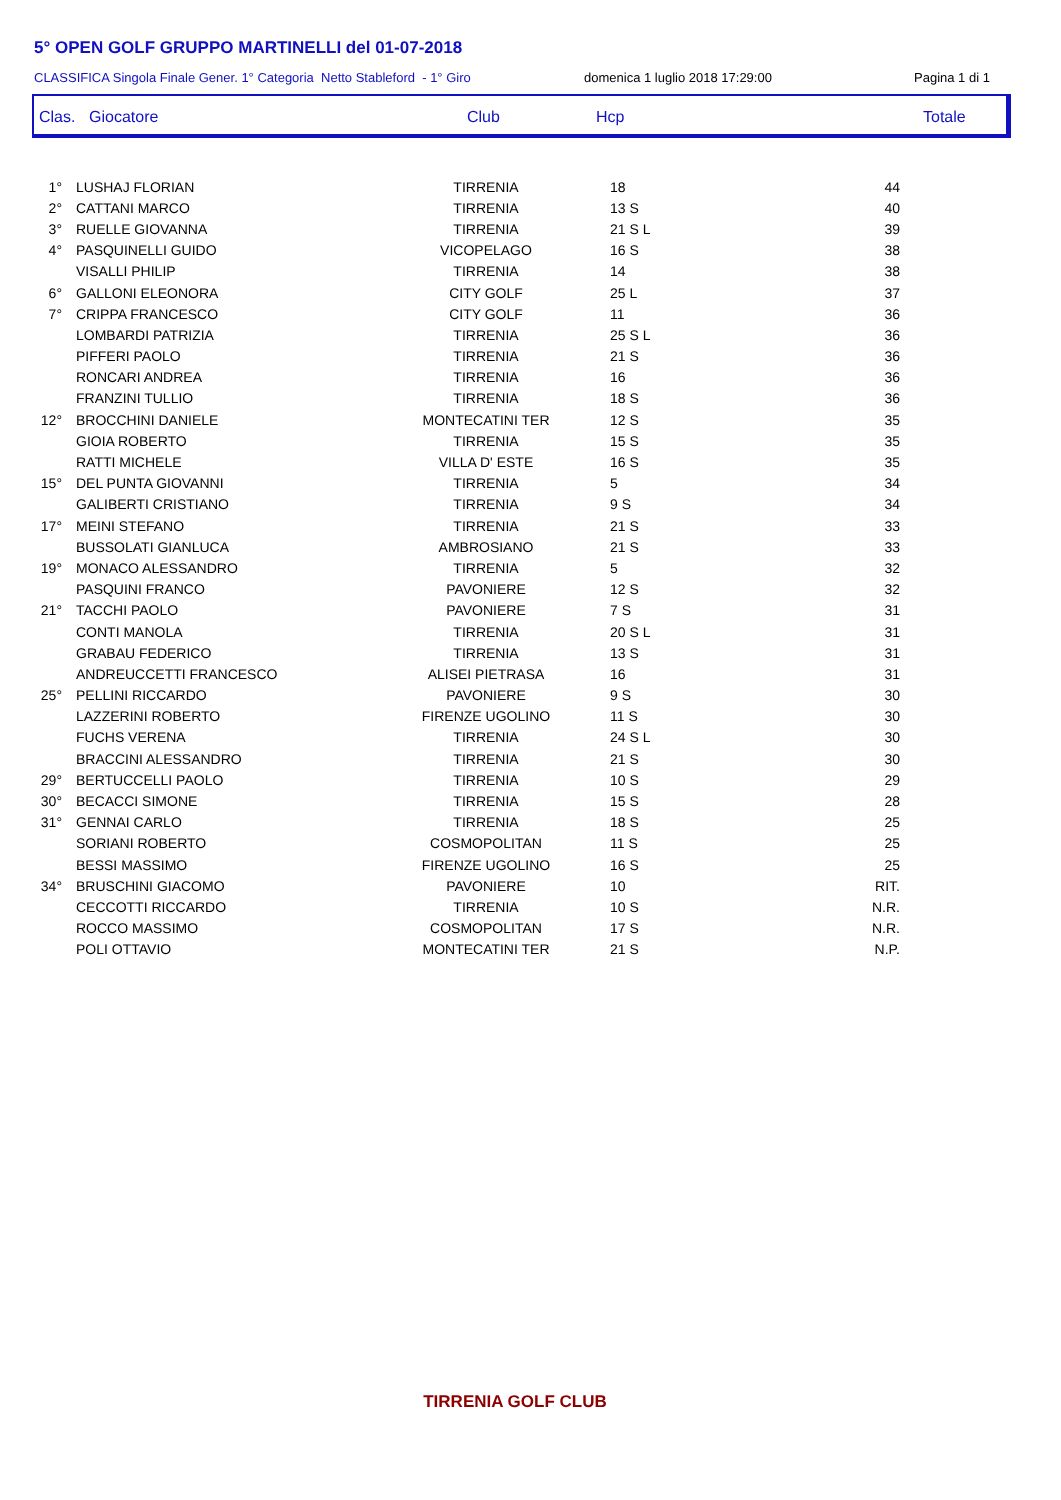5° OPEN GOLF GRUPPO MARTINELLI del 01-07-2018
CLASSIFICA Singola Finale Gener. 1° Categoria Netto Stableford - 1° Giro domenica 1 luglio 2018 17:29:00 Pagina 1 di 1
Clas. Giocatore Club Hcp Totale
| 1° | LUSHAJ FLORIAN | TIRRENIA | 18 | 44 |
| 2° | CATTANI MARCO | TIRRENIA | 13 S | 40 |
| 3° | RUELLE GIOVANNA | TIRRENIA | 21 S L | 39 |
| 4° | PASQUINELLI GUIDO | VICOPELAGO | 16 S | 38 |
| | VISALLI PHILIP | TIRRENIA | 14 | 38 |
| 6° | GALLONI ELEONORA | CITY GOLF | 25 L | 37 |
| 7° | CRIPPA FRANCESCO | CITY GOLF | 11 | 36 |
| | LOMBARDI PATRIZIA | TIRRENIA | 25 S L | 36 |
| | PIFFERI PAOLO | TIRRENIA | 21 S | 36 |
| | RONCARI ANDREA | TIRRENIA | 16 | 36 |
| | FRANZINI TULLIO | TIRRENIA | 18 S | 36 |
| 12° | BROCCHINI DANIELE | MONTECATINI TER | 12 S | 35 |
| | GIOIA ROBERTO | TIRRENIA | 15 S | 35 |
| | RATTI MICHELE | VILLA D' ESTE | 16 S | 35 |
| 15° | DEL PUNTA GIOVANNI | TIRRENIA | 5 | 34 |
| | GALIBERTI CRISTIANO | TIRRENIA | 9 S | 34 |
| 17° | MEINI STEFANO | TIRRENIA | 21 S | 33 |
| | BUSSOLATI GIANLUCA | AMBROSIANO | 21 S | 33 |
| 19° | MONACO ALESSANDRO | TIRRENIA | 5 | 32 |
| | PASQUINI FRANCO | PAVONIERE | 12 S | 32 |
| 21° | TACCHI PAOLO | PAVONIERE | 7 S | 31 |
| | CONTI MANOLA | TIRRENIA | 20 S L | 31 |
| | GRABAU FEDERICO | TIRRENIA | 13 S | 31 |
| | ANDREUCCETTI FRANCESCO | ALISEI PIETRASA | 16 | 31 |
| 25° | PELLINI RICCARDO | PAVONIERE | 9 S | 30 |
| | LAZZERINI ROBERTO | FIRENZE UGOLINO | 11 S | 30 |
| | FUCHS VERENA | TIRRENIA | 24 S L | 30 |
| | BRACCINI ALESSANDRO | TIRRENIA | 21 S | 30 |
| 29° | BERTUCCELLI PAOLO | TIRRENIA | 10 S | 29 |
| 30° | BECACCI SIMONE | TIRRENIA | 15 S | 28 |
| 31° | GENNAI CARLO | TIRRENIA | 18 S | 25 |
| | SORIANI ROBERTO | COSMOPOLITAN | 11 S | 25 |
| | BESSI MASSIMO | FIRENZE UGOLINO | 16 S | 25 |
| 34° | BRUSCHINI GIACOMO | PAVONIERE | 10 | RIT. |
| | CECCOTTI RICCARDO | TIRRENIA | 10 S | N.R. |
| | ROCCO MASSIMO | COSMOPOLITAN | 17 S | N.R. |
| | POLI OTTAVIO | MONTECATINI TER | 21 S | N.P. |
TIRRENIA GOLF CLUB